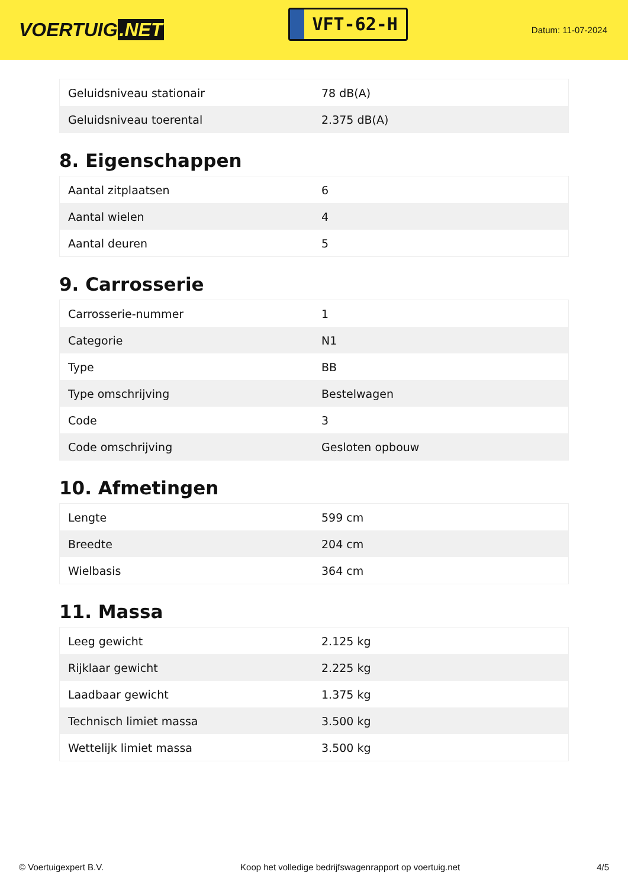VOERTUIG.NET
VFT-62-H
Datum: 11-07-2024
| Geluidsniveau stationair | 78 dB(A) |
| Geluidsniveau toerental | 2.375 dB(A) |
8. Eigenschappen
| Aantal zitplaatsen | 6 |
| Aantal wielen | 4 |
| Aantal deuren | 5 |
9. Carrosserie
| Carrosserie-nummer | 1 |
| Categorie | N1 |
| Type | BB |
| Type omschrijving | Bestelwagen |
| Code | 3 |
| Code omschrijving | Gesloten opbouw |
10. Afmetingen
| Lengte | 599 cm |
| Breedte | 204 cm |
| Wielbasis | 364 cm |
11. Massa
| Leeg gewicht | 2.125 kg |
| Rijklaar gewicht | 2.225 kg |
| Laadbaar gewicht | 1.375 kg |
| Technisch limiet massa | 3.500 kg |
| Wettelijk limiet massa | 3.500 kg |
© Voertuigexpert B.V. Koop het volledige bedrijfswagenrapport op voertuig.net 4/5